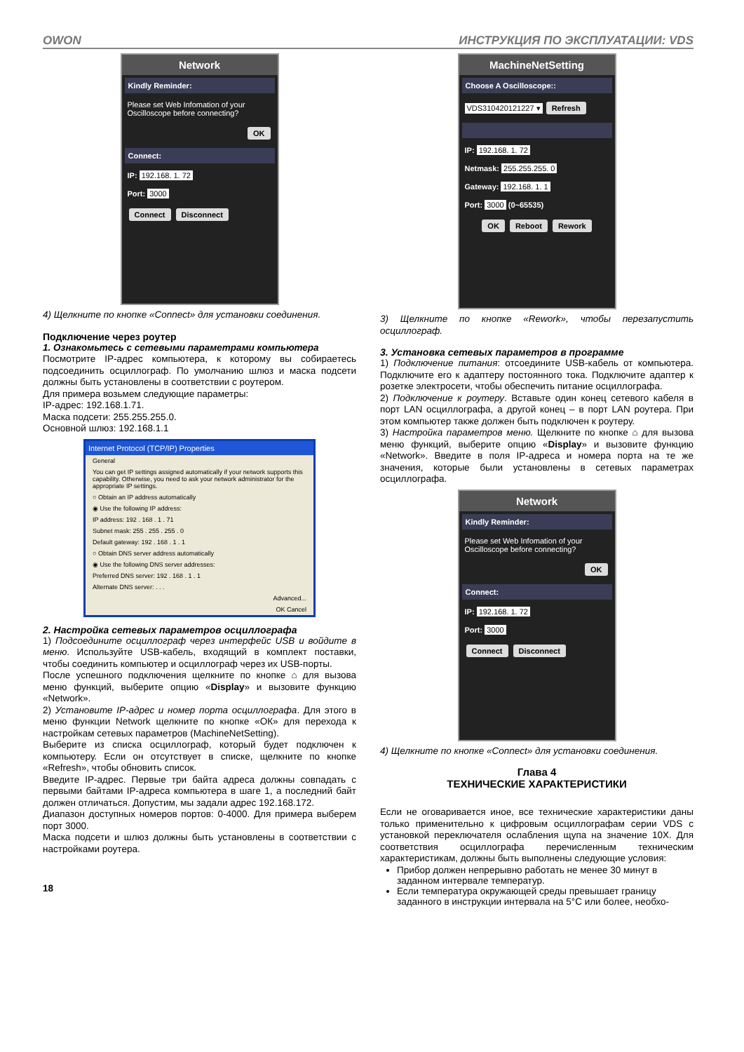OWON ИНСТРУКЦИЯ ПО ЭКСПЛУАТАЦИИ: VDS
Network
Kindly Reminder:
Please set Web Infomation of your Oscilloscope before connecting?
OK
Connect:
IP: 192.168. 1. 72
Port: 3000
Connect Disconnect
4) Щелкните по кнопке «Connect» для установки соединения.
Подключение через роутер
1. Ознакомьтесь с сетевыми параметрами компьютера
Посмотрите IP-адрес компьютера, к которому вы собираетесь подсоединить осциллограф. По умолчанию шлюз и маска подсети должны быть установлены в соответствии с роутером.
Для примера возьмем следующие параметры:
IP-адрес: 192.168.1.71.
Маска подсети: 255.255.255.0.
Основной шлюз: 192.168.1.1
Internet Protocol (TCP/IP) Properties
General
You can get IP settings assigned automatically if your network supports this capability. Otherwise, you need to ask your network administrator for the appropriate IP settings.
○ Obtain an IP address automatically
◉ Use the following IP address:
IP address: 192 . 168 . 1 . 71
Subnet mask: 255 . 255 . 255 . 0
Default gateway: 192 . 168 . 1 . 1
○ Obtain DNS server address automatically
◉ Use the following DNS server addresses:
Preferred DNS server: 192 . 168 . 1 . 1
Alternate DNS server: . . .
Advanced...
OK Cancel
2. Настройка сетевых параметров осциллографа
1) Подсоедините осциллограф через интерфейс USB и войдите в меню. Используйте USB-кабель, входящий в комплект поставки, чтобы соединить компьютер и осциллограф через их USB-порты.
После успешного подключения щелкните по кнопке ⌂ для вызова меню функций, выберите опцию «Display» и вызовите функцию «Network».
2) Установите IP-адрес и номер порта осциллографа. Для этого в меню функции Network щелкните по кнопке «ОК» для перехода к настройкам сетевых параметров (MachineNetSetting).
Выберите из списка осциллограф, который будет подключен к компьютеру. Если он отсутствует в списке, щелкните по кнопке «Refresh», чтобы обновить список.
Введите IP-адрес. Первые три байта адреса должны совпадать с первыми байтами IP-адреса компьютера в шаге 1, а последний байт должен отличаться. Допустим, мы задали адрес 192.168.172.
Диапазон доступных номеров портов: 0-4000. Для примера выберем порт 3000.
Маска подсети и шлюз должны быть установлены в соответствии с настройками роутера.
18
MachineNetSetting
Choose A Oscilloscope::
VDS310420121227 ▾ Refresh
IP: 192.168. 1. 72
Netmask: 255.255.255. 0
Gateway: 192.168. 1. 1
Port: 3000 (0~65535)
OK Reboot Rework
3) Щелкните по кнопке «Rework», чтобы перезапустить осциллограф.
3. Установка сетевых параметров в программе
1) Подключение питания: отсоедините USB-кабель от компьютера. Подключите его к адаптеру постоянного тока. Подключите адаптер к розетке электросети, чтобы обеспечить питание осциллографа.
2) Подключение к роутеру. Вставьте один конец сетевого кабеля в порт LAN осциллографа, а другой конец – в порт LAN роутера. При этом компьютер также должен быть подключен к роутеру.
3) Настройка параметров меню. Щелкните по кнопке ⌂ для вызова меню функций, выберите опцию «Display» и вызовите функцию «Network». Введите в поля IP-адреса и номера порта на те же значения, которые были установлены в сетевых параметрах осциллографа.
Network
Kindly Reminder:
Please set Web Infomation of your Oscilloscope before connecting?
OK
Connect:
IP: 192.168. 1. 72
Port: 3000
Connect Disconnect
4) Щелкните по кнопке «Connect» для установки соединения.
Глава 4
ТЕХНИЧЕСКИЕ ХАРАКТЕРИСТИКИ
Если не оговаривается иное, все технические характеристики даны только применительно к цифровым осциллографам серии VDS с установкой переключателя ослабления щупа на значение 10Х. Для соответствия осциллографа перечисленным техническим характеристикам, должны быть выполнены следующие условия:
Прибор должен непрерывно работать не менее 30 минут в заданном интервале температур.
Если температура окружающей среды превышает границу заданного в инструкции интервала на 5°С или более, необхо-